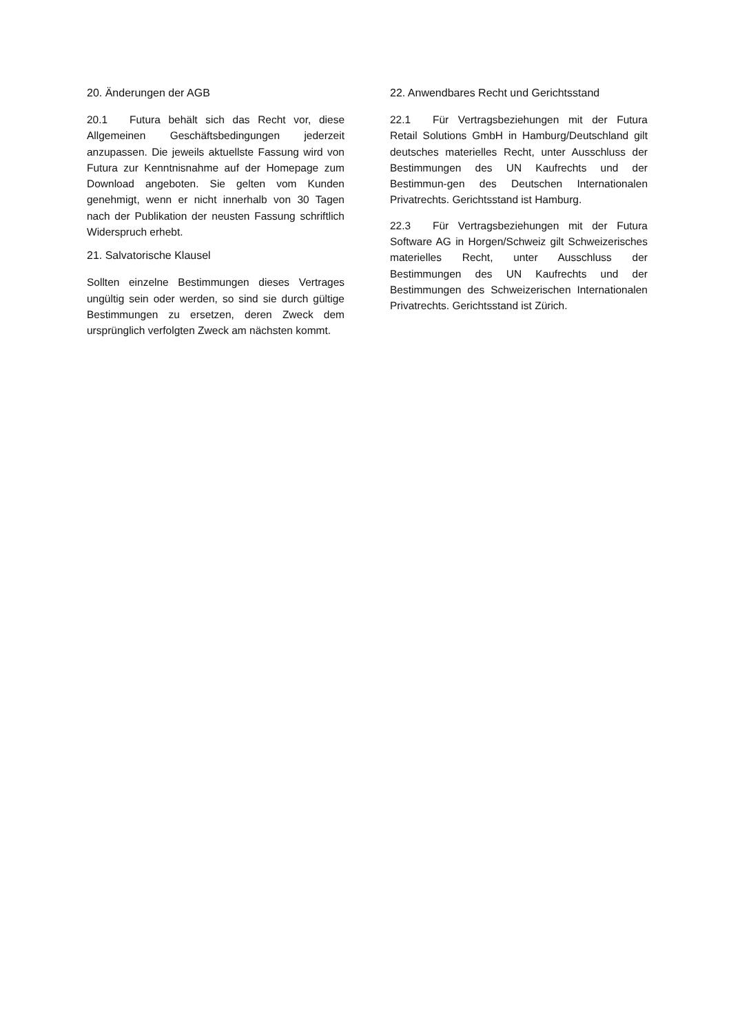20. Änderungen der AGB
20.1 Futura behält sich das Recht vor, diese Allgemeinen Geschäftsbedingungen jederzeit anzupassen. Die jeweils aktuellste Fassung wird von Futura zur Kenntnisnahme auf der Homepage zum Download angeboten. Sie gelten vom Kunden genehmigt, wenn er nicht innerhalb von 30 Tagen nach der Publikation der neusten Fassung schriftlich Widerspruch erhebt.
21. Salvatorische Klausel
Sollten einzelne Bestimmungen dieses Vertrages ungültig sein oder werden, so sind sie durch gültige Bestimmungen zu ersetzen, deren Zweck dem ursprünglich verfolgten Zweck am nächsten kommt.
22. Anwendbares Recht und Gerichtsstand
22.1 Für Vertragsbeziehungen mit der Futura Retail Solutions GmbH in Hamburg/Deutschland gilt deutsches materielles Recht, unter Ausschluss der Bestimmungen des UN Kaufrechts und der Bestimmun-gen des Deutschen Internationalen Privatrechts. Gerichtsstand ist Hamburg.
22.3 Für Vertragsbeziehungen mit der Futura Software AG in Horgen/Schweiz gilt Schweizerisches materielles Recht, unter Ausschluss der Bestimmungen des UN Kaufrechts und der Bestimmungen des Schweizerischen Internationalen Privatrechts. Gerichtsstand ist Zürich.